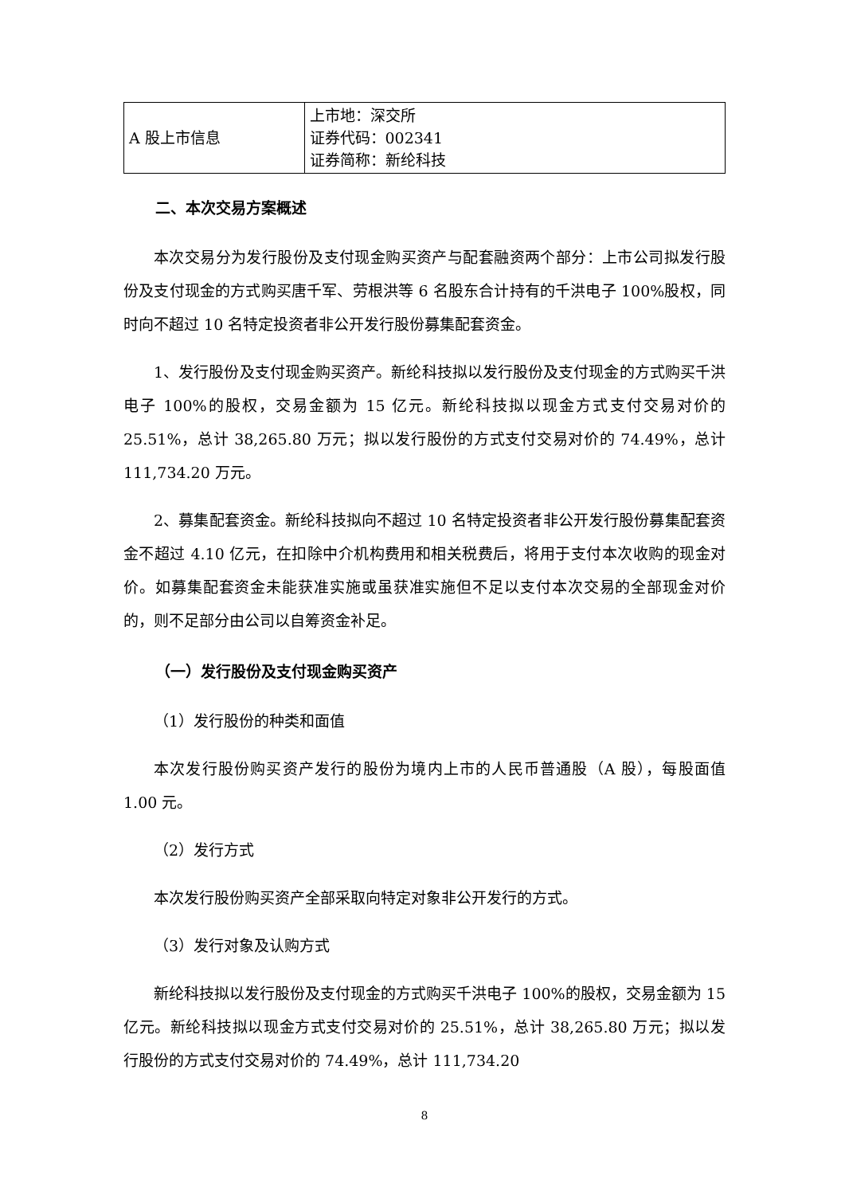| A 股上市信息 | 上市地：深交所 证券代码：002341 证券简称：新纶科技 |
二、本次交易方案概述
本次交易分为发行股份及支付现金购买资产与配套融资两个部分：上市公司拟发行股份及支付现金的方式购买唐千军、劳根洪等 6 名股东合计持有的千洪电子 100%股权，同时向不超过 10 名特定投资者非公开发行股份募集配套资金。
1、发行股份及支付现金购买资产。新纶科技拟以发行股份及支付现金的方式购买千洪电子 100%的股权，交易金额为 15 亿元。新纶科技拟以现金方式支付交易对价的 25.51%，总计 38,265.80 万元；拟以发行股份的方式支付交易对价的 74.49%，总计 111,734.20 万元。
2、募集配套资金。新纶科技拟向不超过 10 名特定投资者非公开发行股份募集配套资金不超过 4.10 亿元，在扣除中介机构费用和相关税费后，将用于支付本次收购的现金对价。如募集配套资金未能获准实施或虽获准实施但不足以支付本次交易的全部现金对价的，则不足部分由公司以自筹资金补足。
（一）发行股份及支付现金购买资产
（1）发行股份的种类和面值
本次发行股份购买资产发行的股份为境内上市的人民币普通股（A 股），每股面值 1.00 元。
（2）发行方式
本次发行股份购买资产全部采取向特定对象非公开发行的方式。
（3）发行对象及认购方式
新纶科技拟以发行股份及支付现金的方式购买千洪电子 100%的股权，交易金额为 15 亿元。新纶科技拟以现金方式支付交易对价的 25.51%，总计 38,265.80 万元；拟以发行股份的方式支付交易对价的 74.49%，总计 111,734.20
8